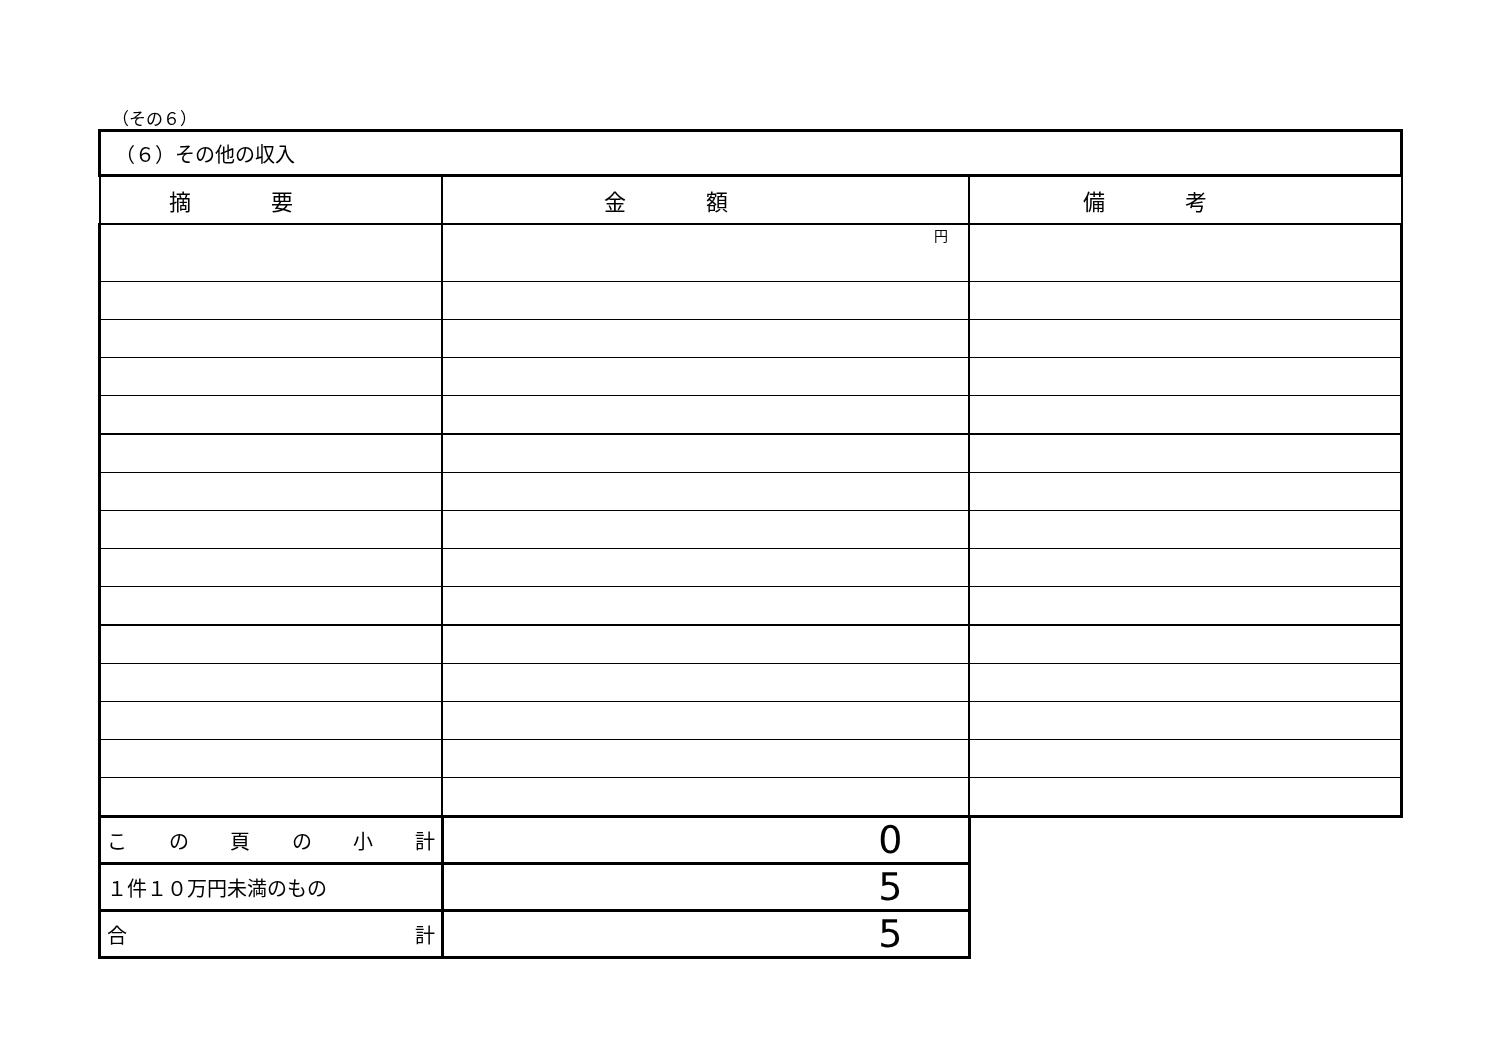（その６）
| （６）その他の収入 | | |
| 摘要 | 金額 | 備考 |
| | 円 | |
| こ の 頁 の 小 計 | 0 | |
| １件１０万円未満のもの | 5 | |
| 合 計 | 5 | |